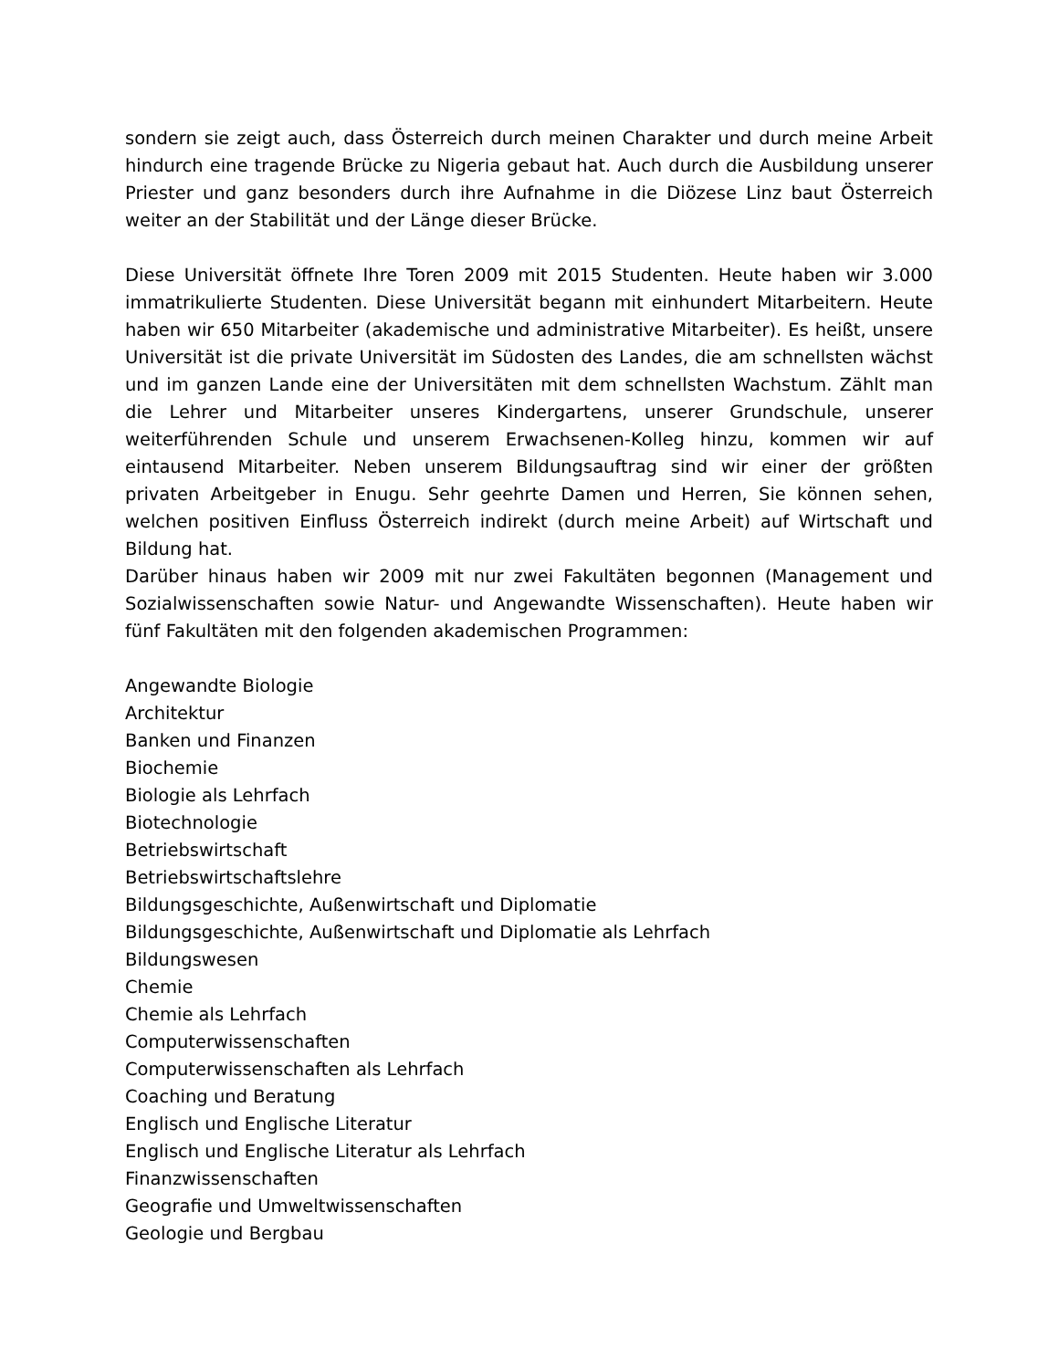sondern sie zeigt auch, dass Österreich durch meinen Charakter und durch meine Arbeit hindurch eine tragende Brücke zu Nigeria gebaut hat. Auch durch die Ausbildung unserer Priester und ganz besonders durch ihre Aufnahme in die Diözese Linz baut Österreich weiter an der Stabilität und der Länge dieser Brücke.
Diese Universität öffnete Ihre Toren 2009 mit 2015 Studenten. Heute haben wir 3.000 immatrikulierte Studenten. Diese Universität begann mit einhundert Mitarbeitern. Heute haben wir 650 Mitarbeiter (akademische und administrative Mitarbeiter). Es heißt, unsere Universität ist die private Universität im Südosten des Landes, die am schnellsten wächst und im ganzen Lande eine der Universitäten mit dem schnellsten Wachstum. Zählt man die Lehrer und Mitarbeiter unseres Kindergartens, unserer Grundschule, unserer weiterführenden Schule und unserem Erwachsenen-Kolleg hinzu, kommen wir auf eintausend Mitarbeiter. Neben unserem Bildungsauftrag sind wir einer der größten privaten Arbeitgeber in Enugu. Sehr geehrte Damen und Herren, Sie können sehen, welchen positiven Einfluss Österreich indirekt (durch meine Arbeit) auf Wirtschaft und Bildung hat.
Darüber hinaus haben wir 2009 mit nur zwei Fakultäten begonnen (Management und Sozialwissenschaften sowie Natur- und Angewandte Wissenschaften). Heute haben wir fünf Fakultäten mit den folgenden akademischen Programmen:
Angewandte Biologie
Architektur
Banken und Finanzen
Biochemie
Biologie als Lehrfach
Biotechnologie
Betriebswirtschaft
Betriebswirtschaftslehre
Bildungsgeschichte, Außenwirtschaft und Diplomatie
Bildungsgeschichte, Außenwirtschaft und Diplomatie als Lehrfach
Bildungswesen
Chemie
Chemie als Lehrfach
Computerwissenschaften
Computerwissenschaften als Lehrfach
Coaching und Beratung
Englisch und Englische Literatur
Englisch und Englische Literatur als Lehrfach
Finanzwissenschaften
Geografie und Umweltwissenschaften
Geologie und Bergbau